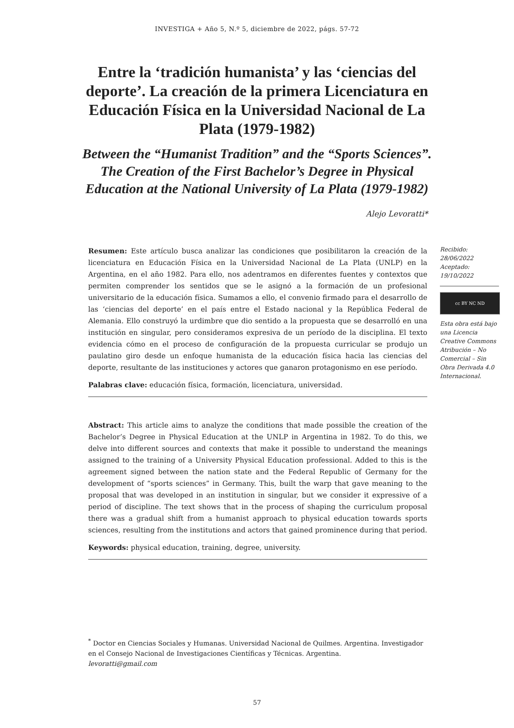INVESTIGA + Año 5, N.º 5, diciembre de 2022, págs. 57-72
Entre la ‘tradición humanista’ y las ‘ciencias del deporte’. La creación de la primera Licenciatura en Educación Física en la Universidad Nacional de La Plata (1979-1982)
Between the “Humanist Tradition” and the “Sports Sciences”. The Creation of the First Bachelor’s Degree in Physical Education at the National University of La Plata (1979-1982)
Alejo Levoratti*
Resumen: Este artículo busca analizar las condiciones que posibilitaron la creación de la licenciatura en Educación Física en la Universidad Nacional de La Plata (UNLP) en la Argentina, en el año 1982. Para ello, nos adentramos en diferentes fuentes y contextos que permiten comprender los sentidos que se le asignó a la formación de un profesional universitario de la educación física. Sumamos a ello, el convenio firmado para el desarrollo de las ‘ciencias del deporte’ en el país entre el Estado nacional y la República Federal de Alemania. Ello construyó la urdimbre que dio sentido a la propuesta que se desarrolló en una institución en singular, pero consideramos expresiva de un período de la disciplina. El texto evidencia cómo en el proceso de configuración de la propuesta curricular se produjo un paulatino giro desde un enfoque humanista de la educación física hacia las ciencias del deporte, resultante de las instituciones y actores que ganaron protagonismo en ese período.
Palabras clave: educación física, formación, licenciatura, universidad.
Abstract: This article aims to analyze the conditions that made possible the creation of the Bachelor’s Degree in Physical Education at the UNLP in Argentina in 1982. To do this, we delve into different sources and contexts that make it possible to understand the meanings assigned to the training of a University Physical Education professional. Added to this is the agreement signed between the nation state and the Federal Republic of Germany for the development of “sports sciences” in Germany. This, built the warp that gave meaning to the proposal that was developed in an institution in singular, but we consider it expressive of a period of discipline. The text shows that in the process of shaping the curriculum proposal there was a gradual shift from a humanist approach to physical education towards sports sciences, resulting from the institutions and actors that gained prominence during that period.
Keywords: physical education, training, degree, university.
Recibido:
28/06/2022
Aceptado:
19/10/2022
cc BY NC ND
Esta obra está bajo una Licencia Creative Commons Atribución – No Comercial – Sin Obra Derivada 4.0 Internacional.
<sup>*</sup> Doctor en Ciencias Sociales y Humanas. Universidad Nacional de Quilmes. Argentina. Investigador en el Consejo Nacional de Investigaciones Científicas y Técnicas. Argentina.
levoratti@gmail.com
57